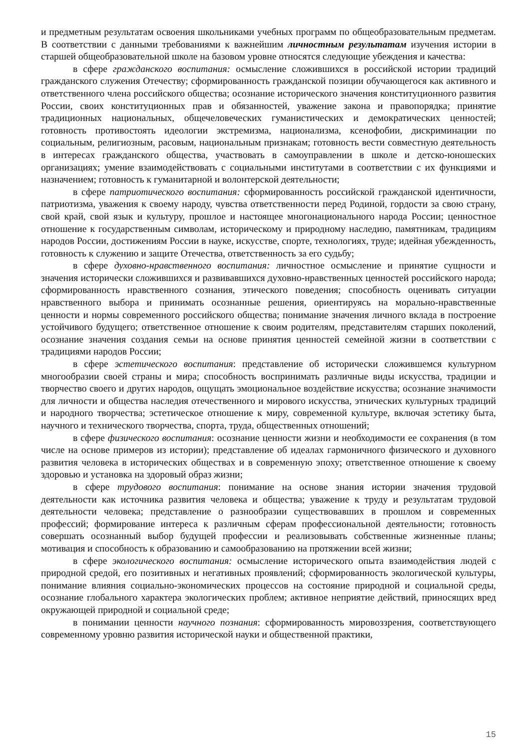и предметным результатам освоения школьниками учебных программ по общеобразовательным предметам. В соответствии с данными требованиями к важнейшим личностным результатам изучения истории в старшей общеобразовательной школе на базовом уровне относятся следующие убеждения и качества:
в сфере гражданского воспитания: осмысление сложившихся в российской истории традиций гражданского служения Отечеству; сформированность гражданской позиции обучающегося как активного и ответственного члена российского общества; осознание исторического значения конституционного развития России, своих конституционных прав и обязанностей, уважение закона и правопорядка; принятие традиционных национальных, общечеловеческих гуманистических и демократических ценностей; готовность противостоять идеологии экстремизма, национализма, ксенофобии, дискриминации по социальным, религиозным, расовым, национальным признакам; готовность вести совместную деятельность в интересах гражданского общества, участвовать в самоуправлении в школе и детско-юношеских организациях; умение взаимодействовать с социальными институтами в соответствии с их функциями и назначением; готовность к гуманитарной и волонтерской деятельности;
в сфере патриотического воспитания: сформированность российской гражданской идентичности, патриотизма, уважения к своему народу, чувства ответственности перед Родиной, гордости за свою страну, свой край, свой язык и культуру, прошлое и настоящее многонационального народа России; ценностное отношение к государственным символам, историческому и природному наследию, памятникам, традициям народов России, достижениям России в науке, искусстве, спорте, технологиях, труде; идейная убежденность, готовность к служению и защите Отечества, ответственность за его судьбу;
в сфере духовно-нравственного воспитания: личностное осмысление и принятие сущности и значения исторически сложившихся и развивавшихся духовно-нравственных ценностей российского народа; сформированность нравственного сознания, этического поведения; способность оценивать ситуации нравственного выбора и принимать осознанные решения, ориентируясь на морально-нравственные ценности и нормы современного российского общества; понимание значения личного вклада в построение устойчивого будущего; ответственное отношение к своим родителям, представителям старших поколений, осознание значения создания семьи на основе принятия ценностей семейной жизни в соответствии с традициями народов России;
в сфере эстетического воспитания: представление об исторически сложившемся культурном многообразии своей страны и мира; способность воспринимать различные виды искусства, традиции и творчество своего и других народов, ощущать эмоциональное воздействие искусства; осознание значимости для личности и общества наследия отечественного и мирового искусства, этнических культурных традиций и народного творчества; эстетическое отношение к миру, современной культуре, включая эстетику быта, научного и технического творчества, спорта, труда, общественных отношений;
в сфере физического воспитания: осознание ценности жизни и необходимости ее сохранения (в том числе на основе примеров из истории); представление об идеалах гармоничного физического и духовного развития человека в исторических обществах и в современную эпоху; ответственное отношение к своему здоровью и установка на здоровый образ жизни;
в сфере трудового воспитания: понимание на основе знания истории значения трудовой деятельности как источника развития человека и общества; уважение к труду и результатам трудовой деятельности человека; представление о разнообразии существовавших в прошлом и современных профессий; формирование интереса к различным сферам профессиональной деятельности; готовность совершать осознанный выбор будущей профессии и реализовывать собственные жизненные планы; мотивация и способность к образованию и самообразованию на протяжении всей жизни;
в сфере экологического воспитания: осмысление исторического опыта взаимодействия людей с природной средой, его позитивных и негативных проявлений; сформированность экологической культуры, понимание влияния социально-экономических процессов на состояние природной и социальной среды, осознание глобального характера экологических проблем; активное неприятие действий, приносящих вред окружающей природной и социальной среде;
в понимании ценности научного познания: сформированность мировоззрения, соответствующего современному уровню развития исторической науки и общественной практики,
15